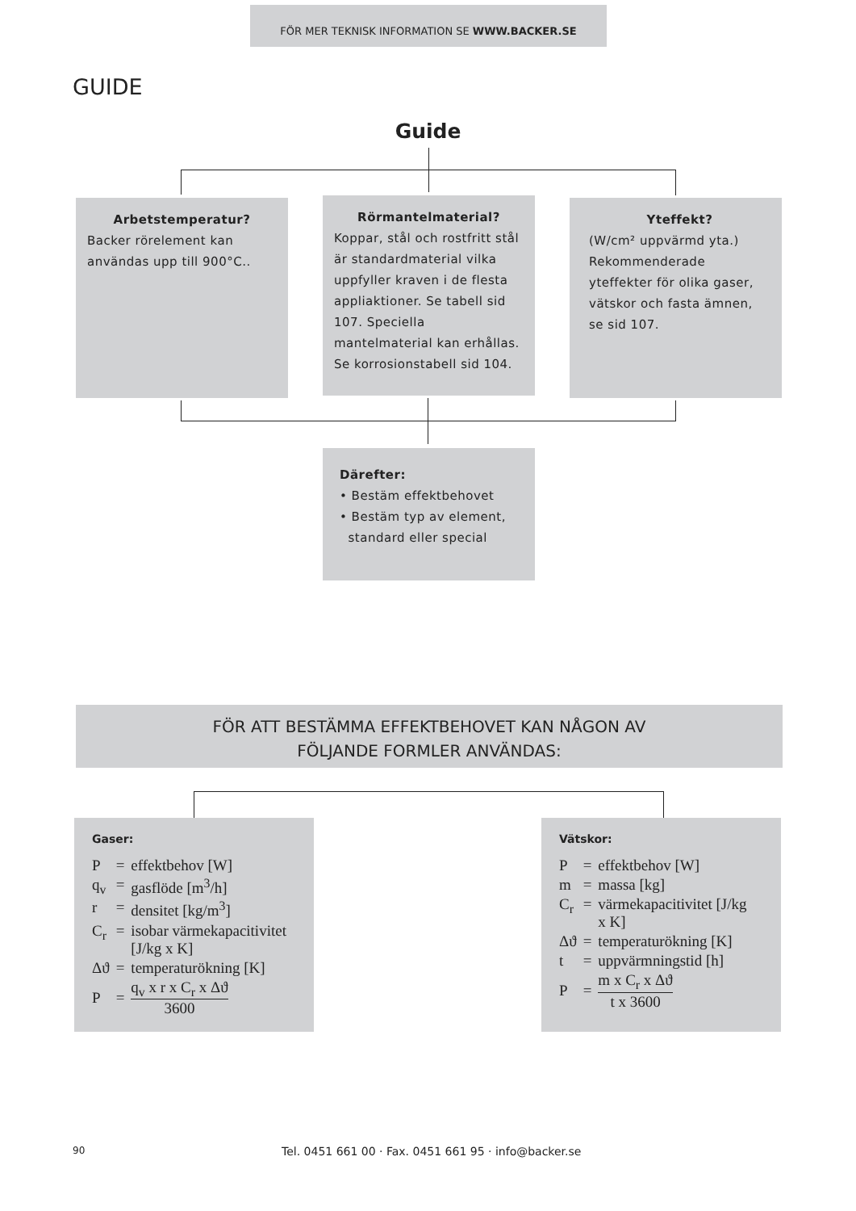FÖR MER TEKNISK INFORMATION SE WWW.BACKER.SE
GUIDE
Guide
Arbetstemperatur?
Backer rörelement kan användas upp till 900°C..
Rörmantelmaterial?
Koppar, stål och rostfritt stål är standardmaterial vilka uppfyller kraven i de flesta appliaktioner. Se tabell sid 107. Speciella mantelmaterial kan erhållas. Se korrosionstabell sid 104.
Yteffekt?
(W/cm² uppvärmd yta.) Rekommenderade yteffekter för olika gaser, vätskor och fasta ämnen, se sid 107.
Därefter:
• Bestäm effektbehovet
• Bestäm typ av element,
standard eller special
FÖR ATT BESTÄMMA EFFEKTBEHOVET KAN NÅGON AV
FÖLJANDE FORMLER ANVÄNDAS:
Gaser:
| P | = | effektbehov [W] |
| q<sub>v</sub> | = | gasflöde [m<sup>3</sup>/h] |
| r | = | densitet [kg/m<sup>3</sup>] |
| C<sub>r</sub> | = | isobar värmekapacitivitet [J/kg x K] |
| Δϑ | = | temperaturökning [K] |
| P | = | q<sub>v</sub> x r x C<sub>r</sub> x Δϑ 3600 |
Vätskor:
| P | = | effektbehov [W] |
| m | = | massa [kg] |
| C<sub>r</sub> | = | värmekapacitivitet [J/kg x K] |
| Δϑ | = | temperaturökning [K] |
| t | = | uppvärmningstid [h] |
| P | = | m x C<sub>r</sub> x Δϑ t x 3600 |
90
Tel. 0451 661 00 · Fax. 0451 661 95 · info@backer.se